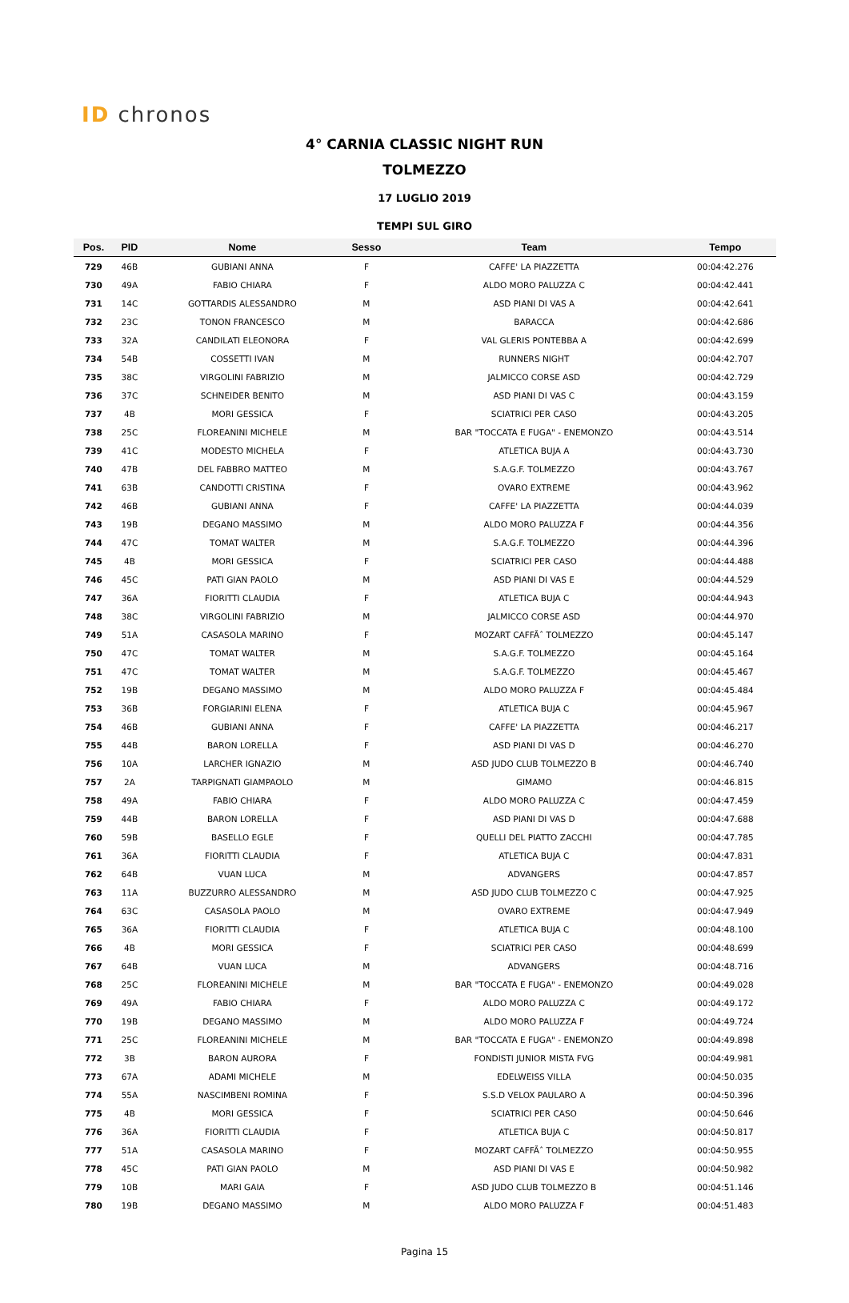ID chronos
4° CARNIA CLASSIC NIGHT RUN
TOLMEZZO
17 LUGLIO 2019
TEMPI SUL GIRO
| Pos. | PID | Nome | Sesso | Team | Tempo |
| --- | --- | --- | --- | --- | --- |
| 729 | 46B | GUBIANI ANNA | F | CAFFE' LA PIAZZETTA | 00:04:42.276 |
| 730 | 49A | FABIO CHIARA | F | ALDO MORO PALUZZA C | 00:04:42.441 |
| 731 | 14C | GOTTARDIS ALESSANDRO | M | ASD PIANI DI VAS A | 00:04:42.641 |
| 732 | 23C | TONON FRANCESCO | M | BARACCA | 00:04:42.686 |
| 733 | 32A | CANDILATI ELEONORA | F | VAL GLERIS PONTEBBA A | 00:04:42.699 |
| 734 | 54B | COSSETTI IVAN | M | RUNNERS NIGHT | 00:04:42.707 |
| 735 | 38C | VIRGOLINI FABRIZIO | M | JALMICCO CORSE ASD | 00:04:42.729 |
| 736 | 37C | SCHNEIDER BENITO | M | ASD PIANI DI VAS C | 00:04:43.159 |
| 737 | 4B | MORI GESSICA | F | SCIATRICI PER CASO | 00:04:43.205 |
| 738 | 25C | FLOREANINI MICHELE | M | BAR "TOCCATA E FUGA" - ENEMONZO | 00:04:43.514 |
| 739 | 41C | MODESTO MICHELA | F | ATLETICA BUJA A | 00:04:43.730 |
| 740 | 47B | DEL FABBRO MATTEO | M | S.A.G.F. TOLMEZZO | 00:04:43.767 |
| 741 | 63B | CANDOTTI CRISTINA | F | OVARO EXTREME | 00:04:43.962 |
| 742 | 46B | GUBIANI ANNA | F | CAFFE' LA PIAZZETTA | 00:04:44.039 |
| 743 | 19B | DEGANO MASSIMO | M | ALDO MORO PALUZZA F | 00:04:44.356 |
| 744 | 47C | TOMAT WALTER | M | S.A.G.F. TOLMEZZO | 00:04:44.396 |
| 745 | 4B | MORI GESSICA | F | SCIATRICI PER CASO | 00:04:44.488 |
| 746 | 45C | PATI GIAN PAOLO | M | ASD PIANI DI VAS E | 00:04:44.529 |
| 747 | 36A | FIORITTI CLAUDIA | F | ATLETICA BUJA C | 00:04:44.943 |
| 748 | 38C | VIRGOLINI FABRIZIO | M | JALMICCO CORSE ASD | 00:04:44.970 |
| 749 | 51A | CASASOLA MARINO | F | MOZART CAFFÃˆ TOLMEZZO | 00:04:45.147 |
| 750 | 47C | TOMAT WALTER | M | S.A.G.F. TOLMEZZO | 00:04:45.164 |
| 751 | 47C | TOMAT WALTER | M | S.A.G.F. TOLMEZZO | 00:04:45.467 |
| 752 | 19B | DEGANO MASSIMO | M | ALDO MORO PALUZZA F | 00:04:45.484 |
| 753 | 36B | FORGIARINI ELENA | F | ATLETICA BUJA C | 00:04:45.967 |
| 754 | 46B | GUBIANI ANNA | F | CAFFE' LA PIAZZETTA | 00:04:46.217 |
| 755 | 44B | BARON LORELLA | F | ASD PIANI DI VAS D | 00:04:46.270 |
| 756 | 10A | LARCHER IGNAZIO | M | ASD JUDO CLUB TOLMEZZO B | 00:04:46.740 |
| 757 | 2A | TARPIGNATI GIAMPAOLO | M | GIMAMO | 00:04:46.815 |
| 758 | 49A | FABIO CHIARA | F | ALDO MORO PALUZZA C | 00:04:47.459 |
| 759 | 44B | BARON LORELLA | F | ASD PIANI DI VAS D | 00:04:47.688 |
| 760 | 59B | BASELLO EGLE | F | QUELLI DEL PIATTO ZACCHI | 00:04:47.785 |
| 761 | 36A | FIORITTI CLAUDIA | F | ATLETICA BUJA C | 00:04:47.831 |
| 762 | 64B | VUAN LUCA | M | ADVANGERS | 00:04:47.857 |
| 763 | 11A | BUZZURRO ALESSANDRO | M | ASD JUDO CLUB TOLMEZZO C | 00:04:47.925 |
| 764 | 63C | CASASOLA PAOLO | M | OVARO EXTREME | 00:04:47.949 |
| 765 | 36A | FIORITTI CLAUDIA | F | ATLETICA BUJA C | 00:04:48.100 |
| 766 | 4B | MORI GESSICA | F | SCIATRICI PER CASO | 00:04:48.699 |
| 767 | 64B | VUAN LUCA | M | ADVANGERS | 00:04:48.716 |
| 768 | 25C | FLOREANINI MICHELE | M | BAR "TOCCATA E FUGA" - ENEMONZO | 00:04:49.028 |
| 769 | 49A | FABIO CHIARA | F | ALDO MORO PALUZZA C | 00:04:49.172 |
| 770 | 19B | DEGANO MASSIMO | M | ALDO MORO PALUZZA F | 00:04:49.724 |
| 771 | 25C | FLOREANINI MICHELE | M | BAR "TOCCATA E FUGA" - ENEMONZO | 00:04:49.898 |
| 772 | 3B | BARON AURORA | F | FONDISTI JUNIOR MISTA FVG | 00:04:49.981 |
| 773 | 67A | ADAMI MICHELE | M | EDELWEISS VILLA | 00:04:50.035 |
| 774 | 55A | NASCIMBENI ROMINA | F | S.S.D VELOX PAULARO A | 00:04:50.396 |
| 775 | 4B | MORI GESSICA | F | SCIATRICI PER CASO | 00:04:50.646 |
| 776 | 36A | FIORITTI CLAUDIA | F | ATLETICA BUJA C | 00:04:50.817 |
| 777 | 51A | CASASOLA MARINO | F | MOZART CAFFÃˆ TOLMEZZO | 00:04:50.955 |
| 778 | 45C | PATI GIAN PAOLO | M | ASD PIANI DI VAS E | 00:04:50.982 |
| 779 | 10B | MARI GAIA | F | ASD JUDO CLUB TOLMEZZO B | 00:04:51.146 |
| 780 | 19B | DEGANO MASSIMO | M | ALDO MORO PALUZZA F | 00:04:51.483 |
Pagina 15